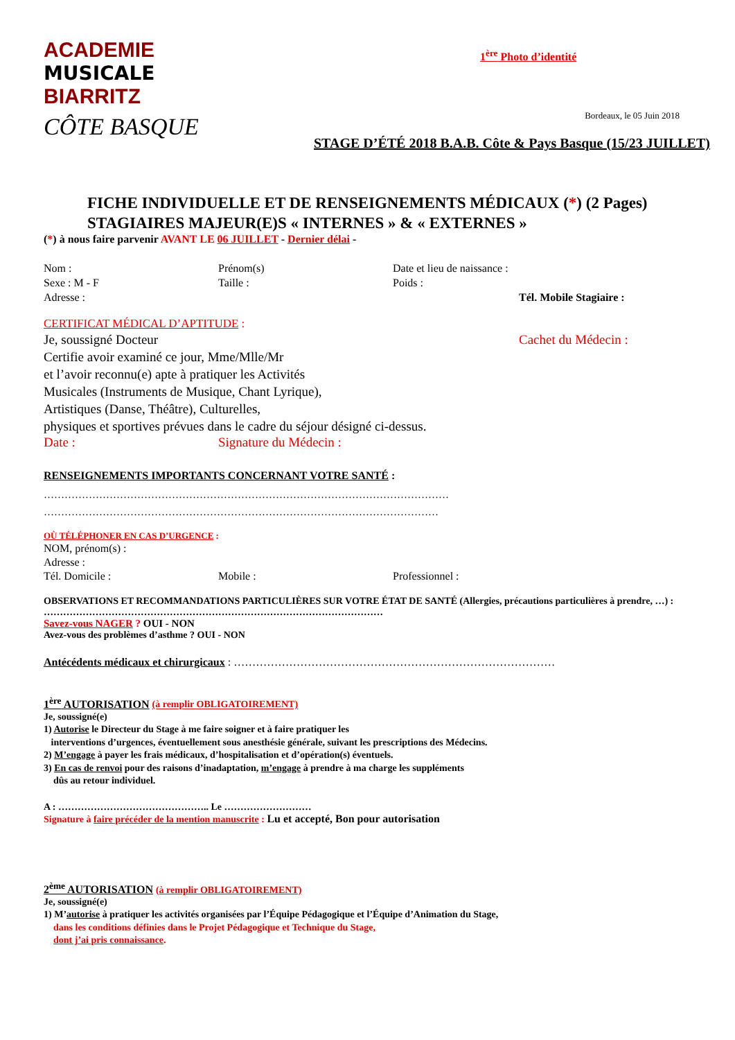ACADEMIE
MUSICALE
BIARRITZ
CÔTE BASQUE
1<sup>ère</sup> Photo d’identité
Bordeaux, le 05 Juin 2018
STAGE D’ÉTÉ 2018 B.A.B. Côte & Pays Basque (15/23 JUILLET)
FICHE INDIVIDUELLE ET DE RENSEIGNEMENTS MÉDICAUX (*) (2 Pages)
STAGIAIRES MAJEUR(E)S « INTERNES » & « EXTERNES »
(*) à nous faire parvenir AVANT LE 06 JUILLET - Dernier délai -
Nom : Prénom(s) Date et lieu de naissance :
Sexe : M - F Taille : Poids :
Adresse : Tél. Mobile Stagiaire :
CERTIFICAT MÉDICAL D’APTITUDE :
Je, soussigné Docteur
Certifie avoir examiné ce jour, Mme/Mlle/Mr
et l’avoir reconnu(e) apte à pratiquer les Activités
Musicales (Instruments de Musique, Chant Lyrique),
Artistiques (Danse, Théâtre), Culturelles,
physiques et sportives prévues dans le cadre du séjour désigné ci-dessus.
Cachet du Médecin :
Date : Signature du Médecin :
RENSEIGNEMENTS IMPORTANTS CONCERNANT VOTRE SANTÉ :
………………………………………………………………………………………………………
……………………………………………………………………………………………………
OÙ TÉLÉPHONER EN CAS D’URGENCE :
NOM, prénom(s) :
Adresse :
Tél. Domicile : Mobile : Professionnel :
OBSERVATIONS ET RECOMMANDATIONS PARTICULIÈRES SUR VOTRE ÉTAT DE SANTÉ (Allergies, précautions particulières à prendre, …) : ……………………………………………………………………………………………
Savez-vous NAGER ? OUI - NON
Avez-vous des problèmes d’asthme ? OUI - NON
Antécédents médicaux et chirurgicaux : ……………………………………………………………………………
1<sup>ère</sup> AUTORISATION (à remplir OBLIGATOIREMENT)
Je, soussigné(e)
1) Autorise le Directeur du Stage à me faire soigner et à faire pratiquer les
interventions d’urgences, éventuellement sous anesthésie générale, suivant les prescriptions des Médecins.
2) M’engage à payer les frais médicaux, d’hospitalisation et d’opération(s) éventuels.
3) En cas de renvoi pour des raisons d’inadaptation, m’engage à prendre à ma charge les suppléments
dûs au retour individuel.
A : ……………………………………….. Le ………………………
Signature à faire précéder de la mention manuscrite : Lu et accepté, Bon pour autorisation
2<sup>ème</sup> AUTORISATION (à remplir OBLIGATOIREMENT)
Je, soussigné(e)
1) M’autorise à pratiquer les activités organisées par l’Équipe Pédagogique et l’Équipe d’Animation du Stage,
dans les conditions définies dans le Projet Pédagogique et Technique du Stage,
dont j’ai pris connaissance.